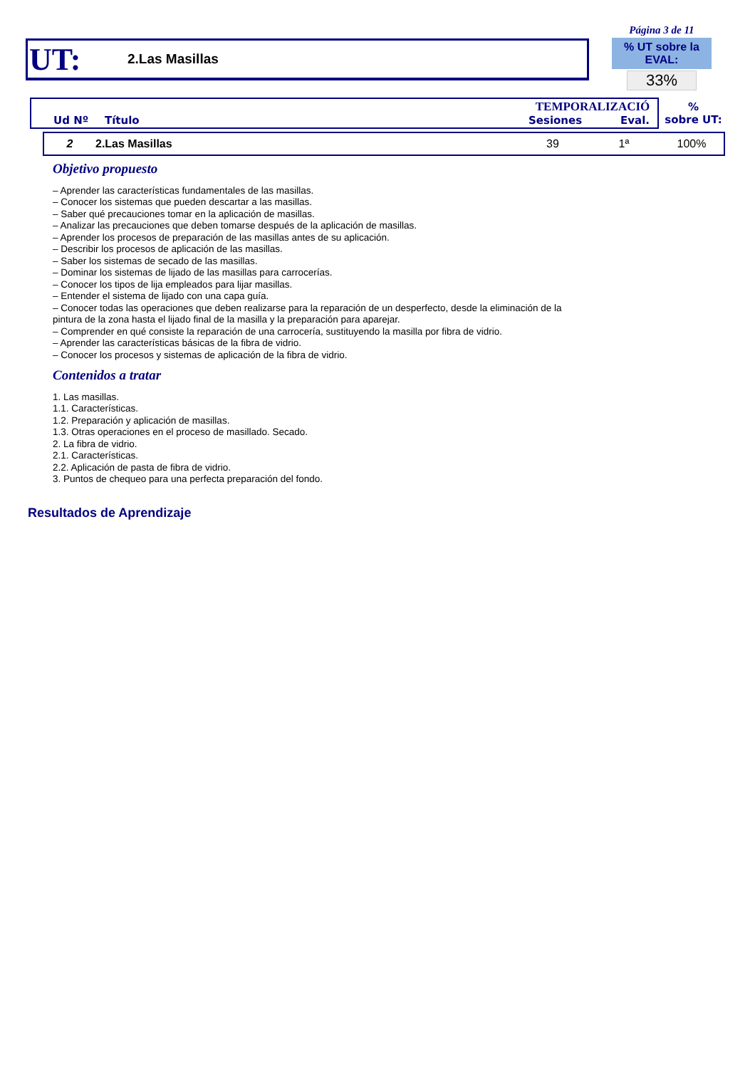UT: 2.Las Masillas
Página 3 de 11
% UT sobre la EVAL:
33%
| | Ud Nº | Título | TEMPORALIZACIÓ Sesiones Eval. | % sobre UT: |
| 2 | 2.Las Masillas | 39 | 1ª | 100% |
Objetivo propuesto
– Aprender las características fundamentales de las masillas.
– Conocer los sistemas que pueden descartar a las masillas.
– Saber qué precauciones tomar en la aplicación de masillas.
– Analizar las precauciones que deben tomarse después de la aplicación de masillas.
– Aprender los procesos de preparación de las masillas antes de su aplicación.
– Describir los procesos de aplicación de las masillas.
– Saber los sistemas de secado de las masillas.
– Dominar los sistemas de lijado de las masillas para carrocerías.
– Conocer los tipos de lija empleados para lijar masillas.
– Entender el sistema de lijado con una capa guía.
– Conocer todas las operaciones que deben realizarse para la reparación de un desperfecto, desde la eliminación de la pintura de la zona hasta el lijado final de la masilla y la preparación para aparejar.
– Comprender en qué consiste la reparación de una carrocería, sustituyendo la masilla por fibra de vidrio.
– Aprender las características básicas de la fibra de vidrio.
– Conocer los procesos y sistemas de aplicación de la fibra de vidrio.
Contenidos a tratar
1. Las masillas.
1.1. Características.
1.2. Preparación y aplicación de masillas.
1.3. Otras operaciones en el proceso de masillado. Secado.
2. La fibra de vidrio.
2.1. Características.
2.2. Aplicación de pasta de fibra de vidrio.
3. Puntos de chequeo para una perfecta preparación del fondo.
Resultados de Aprendizaje